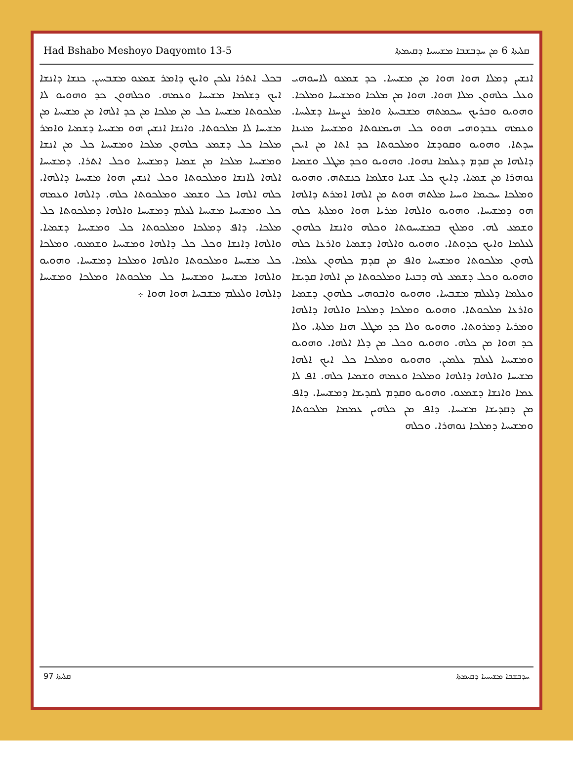Had Bshabo Meshoyo Daqyomto 13-5 ܩܠܝܬܐ 6 ܡܢ ܚܕܒܫܒܐ ܡܫܝܚܝܐ ܕܩܝܡܬܐ
ܐܢܫܝܢ ܕܡܠܐ ܗܘܐ ܗܘܐ ܡܢ ܡܫܝܚܐ. ܟܕ ܫܡܥܘ ܠܐܚܘܗܝ ܘܥܠ ܟܠܗܘܢ ܡܠܐ ܗܘܐ. ܗܘܐ ܡܢ ܡܠܟܐ ܘܡܫܝܚܐ ܘܡܠܟܐ. ܘܗܘܝܘ ܘܒܪܝܟ ܚܟܡܬܗ ܡܫܒܚܬܐ ܘܐܡܪ ܢܨܚܢܐ ܕܫܠܝܚܐ. ܘܥܡܗ ܥܒܕܘܗܝ ܗܘܘ ܟܠ ܗܝܡܢܘܬܐ ܘܡܫܝܚܐ ܡܢܝܢܐ ܚܕܬܐ. ܘܗܘܝܘ ܘܩܘܕܫܐ ܘܡܠܟܘܬܐ ܟܕ ܐܬܐ ܡܢ ܐܝܟܢ ܕܐܠܗܐ ܡܢ ܩܕܡ ܕܥܠܡܐ ܢܗܘܐ. ܘܗܘܝܘ ܘܟܕ ܡܛܠ ܘܫܡܝܐ ܢܘܗܪܐ ܡܢ ܫܡܝܐ. ܕܐܝܟ ܟܠ ܫܢܝܐ ܘܫܠܡܐ ܟܢܫܬܗ. ܘܗܘܝܘ ܘܡܠܟܐ ܚܟܝܡܐ ܘܚܝܐ ܡܠܬܗ ܗܘܬ ܡܢ ܐܠܗܐ ܐܡܪܬ ܕܐܠܗܐ ܗܘ ܕܡܫܝܚܐ. ܘܗܘܝܘ ܘܐܠܗܐ ܡܪܝܐ ܗܘܐ ܘܡܠܬܐ ܟܠܗ ܘܫܡܥ ܠܗ. ܘܡܠܟ ܒܡܫܝܚܘܬܐ ܘܟܠܗ ܘܐܢܫܐ ܟܠܗܘܢ ܠܥܠܡܐ ܘܐܝܟ ܟܕܘܬܐ. ܘܗܘܝܘ ܘܐܠܗܐ ܕܫܡܝܐ ܘܐܪܥܐ ܟܠܗ ܠܗܘܢ ܡܠܟܘܬܐ ܘܡܫܝܚܐ ܘܐܦ ܡܢ ܩܕܡ ܟܠܗܘܢ ܥܠܡܐ. ܘܗܘܝܘ ܘܟܠ ܕܫܡܥ ܠܗ ܕܒܢܝܐ ܘܡܠܟܘܬܐ ܡܢ ܐܠܗܐ ܩܕܝܫܐ ܘܥܠܡܐ ܕܠܥܠܡ ܡܫܒܚܐ. ܘܗܘܝܘ ܘܐܒܘܗܝ ܟܠܗܘܢ ܕܫܡܝܐ ܘܐܪܥܐ ܡܠܟܘܬܐ. ܘܗܘܝܘ ܘܡܠܟܐ ܕܡܠܟܐ ܘܐܠܗܐ ܕܐܠܗܐ ܘܡܪܝܐ ܕܡܪܘܬܐ. ܘܗܘܝܘ ܘܠܐ ܟܕ ܡܛܠ ܗܢܐ ܡܠܬܐ. ܘܠܐ ܟܕ ܗܘܐ ܡܢ ܟܠܗ. ܘܗܘܝܘ ܘܟܠ ܡܢ ܕܠܐ ܐܠܗܐ. ܘܗܘܝܘ ܘܡܫܝܚܐ ܠܥܠܡ ܥܠܡܝܢ. ܘܗܘܝܘ ܘܡܠܟܐ ܟܠ ܐܝܟ ܐܠܗܐ ܡܫܝܚܐ ܘܐܠܗܐ ܕܐܠܗܐ ܘܡܠܟܐ ܘܥܡܗ ܘܫܡܝܐ ܟܠܗ. ܐܦ ܠܐ ܥܡܐ ܘܐܢܫܐ ܕܫܡܥܘ. ܘܗܘܝܘ ܘܩܕܡ ܠܩܕܝܫܐ ܕܡܫܝܚܐ. ܕܐܦ ܡܢ ܕܩܕܝܫܐ ܡܫܝܚܐ. ܕܐܦ ܡܢ ܟܠܗܝܢ ܥܡܡܐ ܡܠܟܘܬܐ ܘܡܫܝܚܐ ܕܡܠܟܐ ܢܘܗܪܐ. ܘܟܠܗ
ܒܟܠ ܐܬܪܐ ܢܠܟܢ ܘܐܝܟ ܕܐܡܪ ܫܡܥܘ ܡܫܒܚܝܢ. ܟܢܫܐ ܕܐܢܫܐ ܐܝܟ ܕܫܠܡܐ ܡܫܝܚܐ ܘܥܡܗ. ܘܟܠܗܘܢ ܟܕ ܘܗܘܝܘ ܠܐ ܡܠܟܘܬܐ ܡܫܝܚܐ ܟܠ ܡܢ ܡܠܟܐ ܡܢ ܟܕ ܐܠܗܐ ܡܢ ܡܫܝܚܐ ܡܢ ܡܫܝܚܐ ܠܐ ܡܠܟܘܬܐ. ܘܐܢܫܐ ܐܢܫܝܢ ܗܘ ܡܫܝܚܐ ܕܫܡܝܐ ܘܐܡܪ ܡܠܟܐ ܟܠ ܕܫܡܥ ܟܠܗܘܢ ܡܠܟܐ ܘܡܫܝܚܐ ܟܠ ܡܢ ܐܢܫܐ ܘܡܫܝܚܐ ܡܠܟܐ ܡܢ ܫܡܝܐ ܕܡܫܝܚܐ ܘܟܠ ܐܬܪܐ. ܕܡܫܝܚܐ ܐܠܗܐ ܠܐܢܫܐ ܘܡܠܟܘܬܐ ܘܟܠ ܐܢܫܝܢ ܗܘܐ ܡܫܝܚܐ ܕܐܠܗܐ. ܟܠܗ ܐܠܗܐ ܟܠ ܘܫܡܥ ܘܡܠܟܘܬܐ ܟܠܗ. ܕܐܠܗܐ ܘܥܡܗ ܟܠ ܘܡܫܝܚܐ ܡܫܝܚܐ ܠܥܠܡ ܕܡܫܝܚܐ ܘܐܠܗܐ ܕܡܠܟܘܬܐ ܟܠ ܡܠܟܐ. ܕܐܦ ܕܡܠܟܐ ܘܡܠܟܘܬܐ ܟܠ ܘܡܫܝܚܐ ܕܫܡܝܐ. ܘܐܠܗܐ ܕܐܢܫܐ ܘܟܠ ܟܠ ܕܐܠܗܐ ܘܡܫܝܚܐ ܘܫܡܥܘ. ܘܡܠܟܐ ܟܠ ܡܫܝܚܐ ܘܡܠܟܘܬܐ ܘܐܠܗܐ ܘܡܠܟܐ ܕܡܫܝܚܐ. ܘܗܘܝܘ ܘܐܠܗܐ ܡܫܝܚܐ ܘܡܫܝܚܐ ܟܠ ܡܠܟܘܬܐ ܘܡܠܟܐ ܘܡܫܝܚܐ ܕܐܠܗܐ ܘܠܥܠܡ ܡܫܒܚܐ ܗܘܐ ܗܘܐ ܀
97 ܩܠܝܬܐ ܚܕܒܫܒܐ ܡܫܝܚܝܐ ܕܩܝܡܬܐ